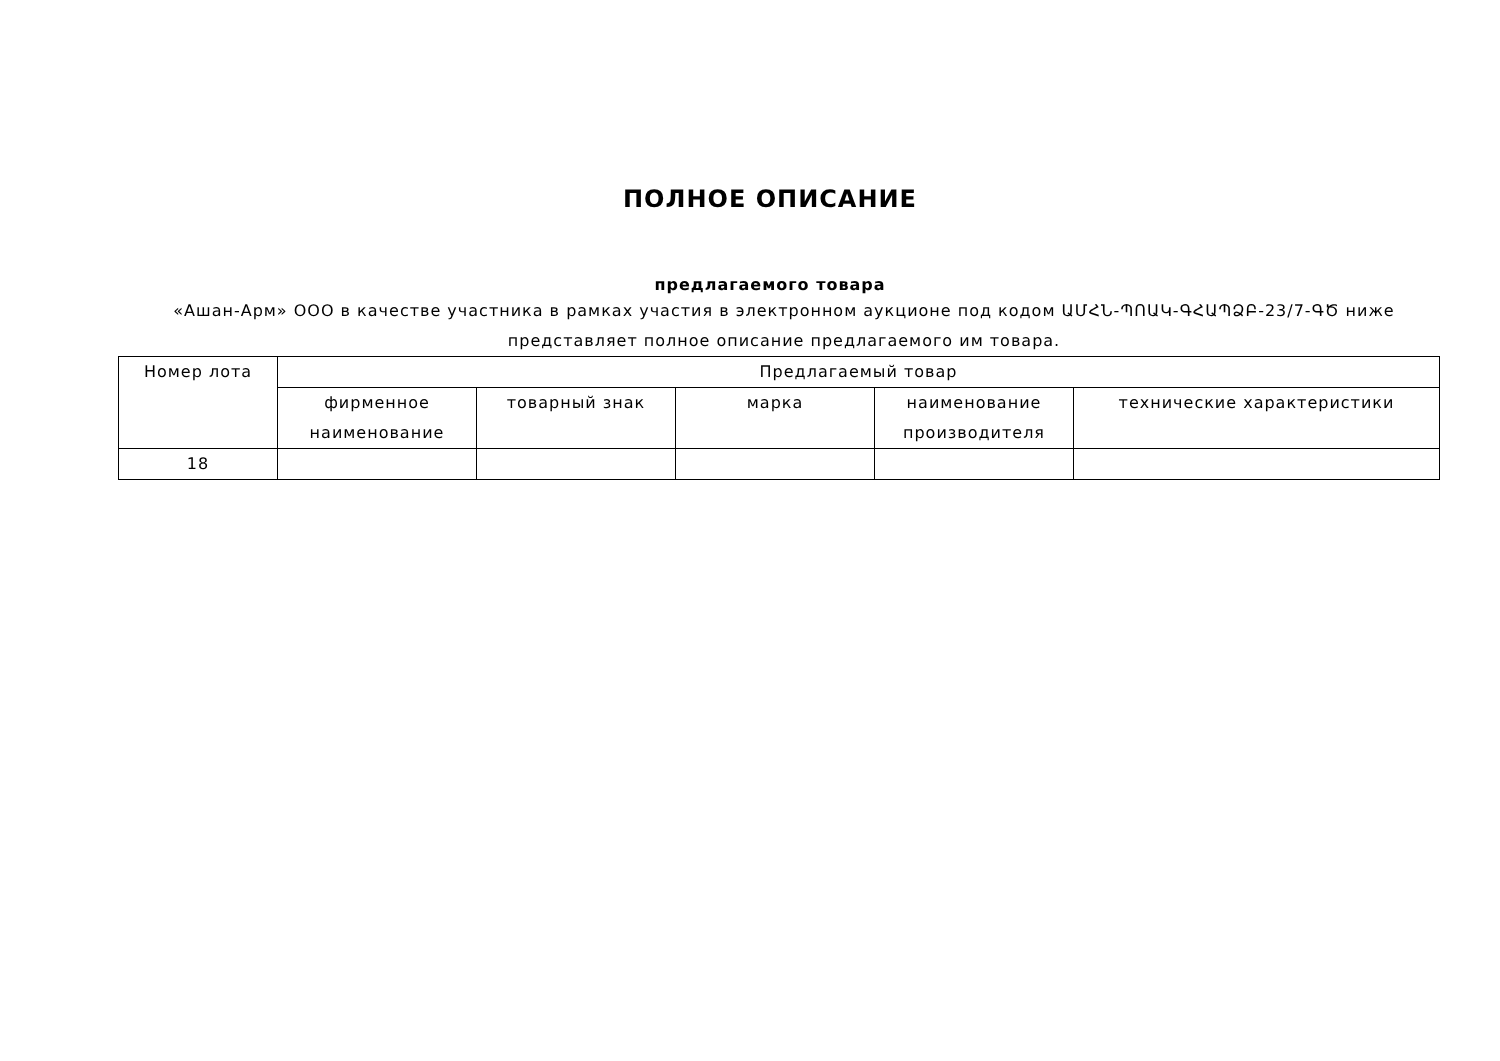ПОЛНОЕ ОПИСАНИЕ
предлагаемого товара
«Ашан-Арм» ООО в качестве участника в рамках участия в электронном аукционе под кодом ԱՄՀՆ-ՊՈԱԿ-ԳՀԱՊՁԲ-23/7-ԳԾ ниже представляет полное описание предлагаемого им товара.
| Номер лота | Предлагаемый товар | | | | |
| --- | --- | --- | --- | --- | --- |
| | фирменное наименование | товарный знак | марка | наименование производителя | технические характеристики |
| 18 | | | | | |